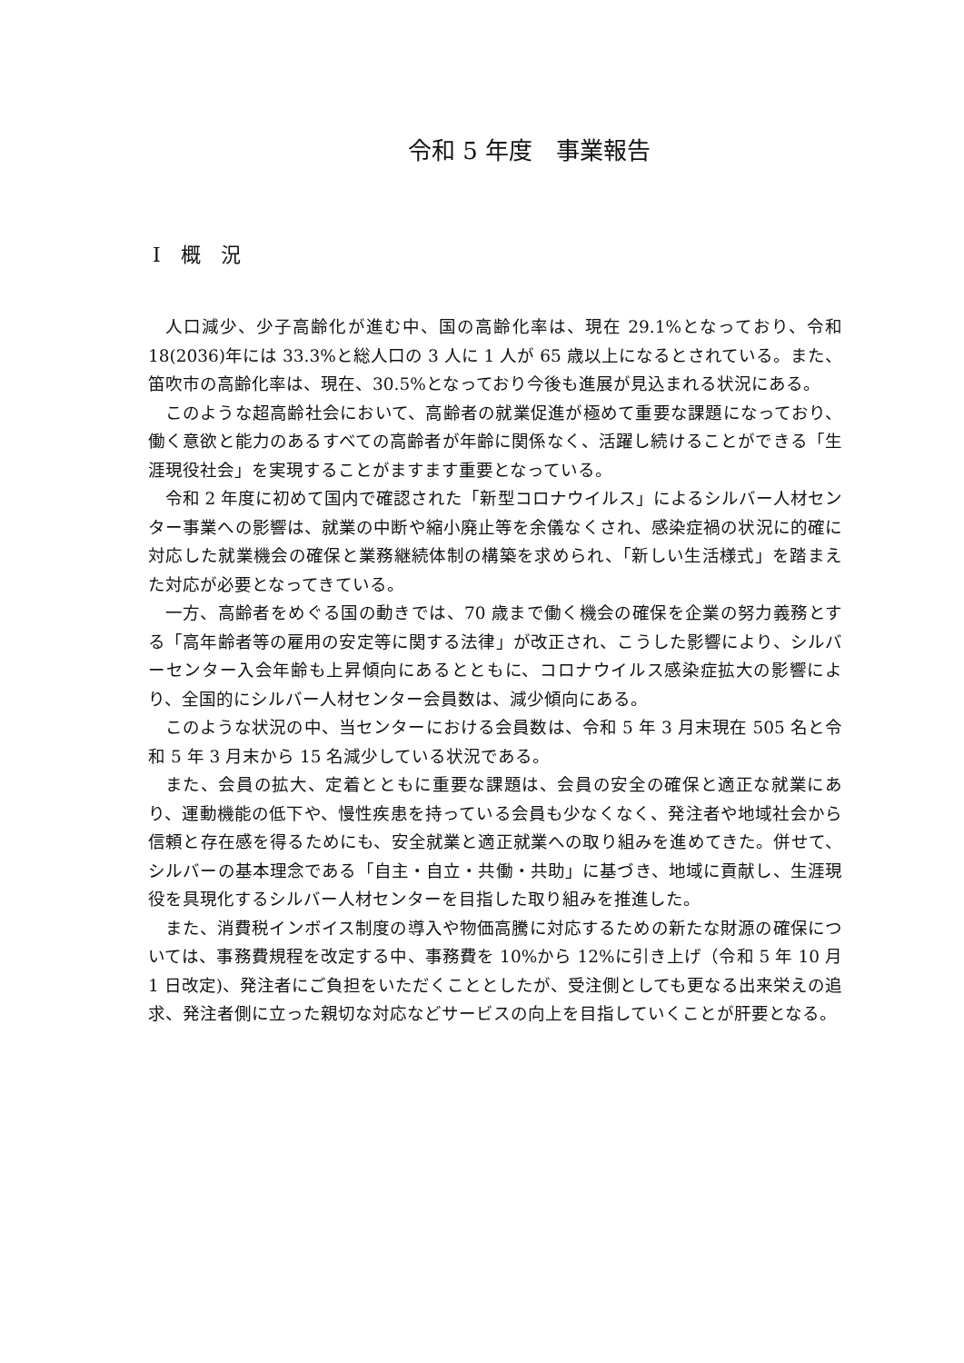令和 5 年度　事業報告
Ⅰ　概　況
人口減少、少子高齢化が進む中、国の高齢化率は、現在 29.1%となっており、令和 18(2036)年には 33.3%と総人口の 3 人に 1 人が 65 歳以上になるとされている。また、笛吹市の高齢化率は、現在、30.5%となっており今後も進展が見込まれる状況にある。
このような超高齢社会において、高齢者の就業促進が極めて重要な課題になっており、働く意欲と能力のあるすべての高齢者が年齢に関係なく、活躍し続けることができる「生涯現役社会」を実現することがますます重要となっている。
令和 2 年度に初めて国内で確認された「新型コロナウイルス」によるシルバー人材センター事業への影響は、就業の中断や縮小廃止等を余儀なくされ、感染症禍の状況に的確に対応した就業機会の確保と業務継続体制の構築を求められ、「新しい生活様式」を踏まえた対応が必要となってきている。
一方、高齢者をめぐる国の動きでは、70 歳まで働く機会の確保を企業の努力義務とする「高年齢者等の雇用の安定等に関する法律」が改正され、こうした影響により、シルバーセンター入会年齢も上昇傾向にあるとともに、コロナウイルス感染症拡大の影響により、全国的にシルバー人材センター会員数は、減少傾向にある。
このような状況の中、当センターにおける会員数は、令和 5 年 3 月末現在 505 名と令和 5 年 3 月末から 15 名減少している状況である。
また、会員の拡大、定着とともに重要な課題は、会員の安全の確保と適正な就業にあり、運動機能の低下や、慢性疾患を持っている会員も少なくなく、発注者や地域社会から信頼と存在感を得るためにも、安全就業と適正就業への取り組みを進めてきた。併せて、シルバーの基本理念である「自主・自立・共働・共助」に基づき、地域に貢献し、生涯現役を具現化するシルバー人材センターを目指した取り組みを推進した。
また、消費税インボイス制度の導入や物価高騰に対応するための新たな財源の確保については、事務費規程を改定する中、事務費を 10%から 12%に引き上げ（令和 5 年 10 月 1 日改定)、発注者にご負担をいただくこととしたが、受注側としても更なる出来栄えの追求、発注者側に立った親切な対応などサービスの向上を目指していくことが肝要となる。